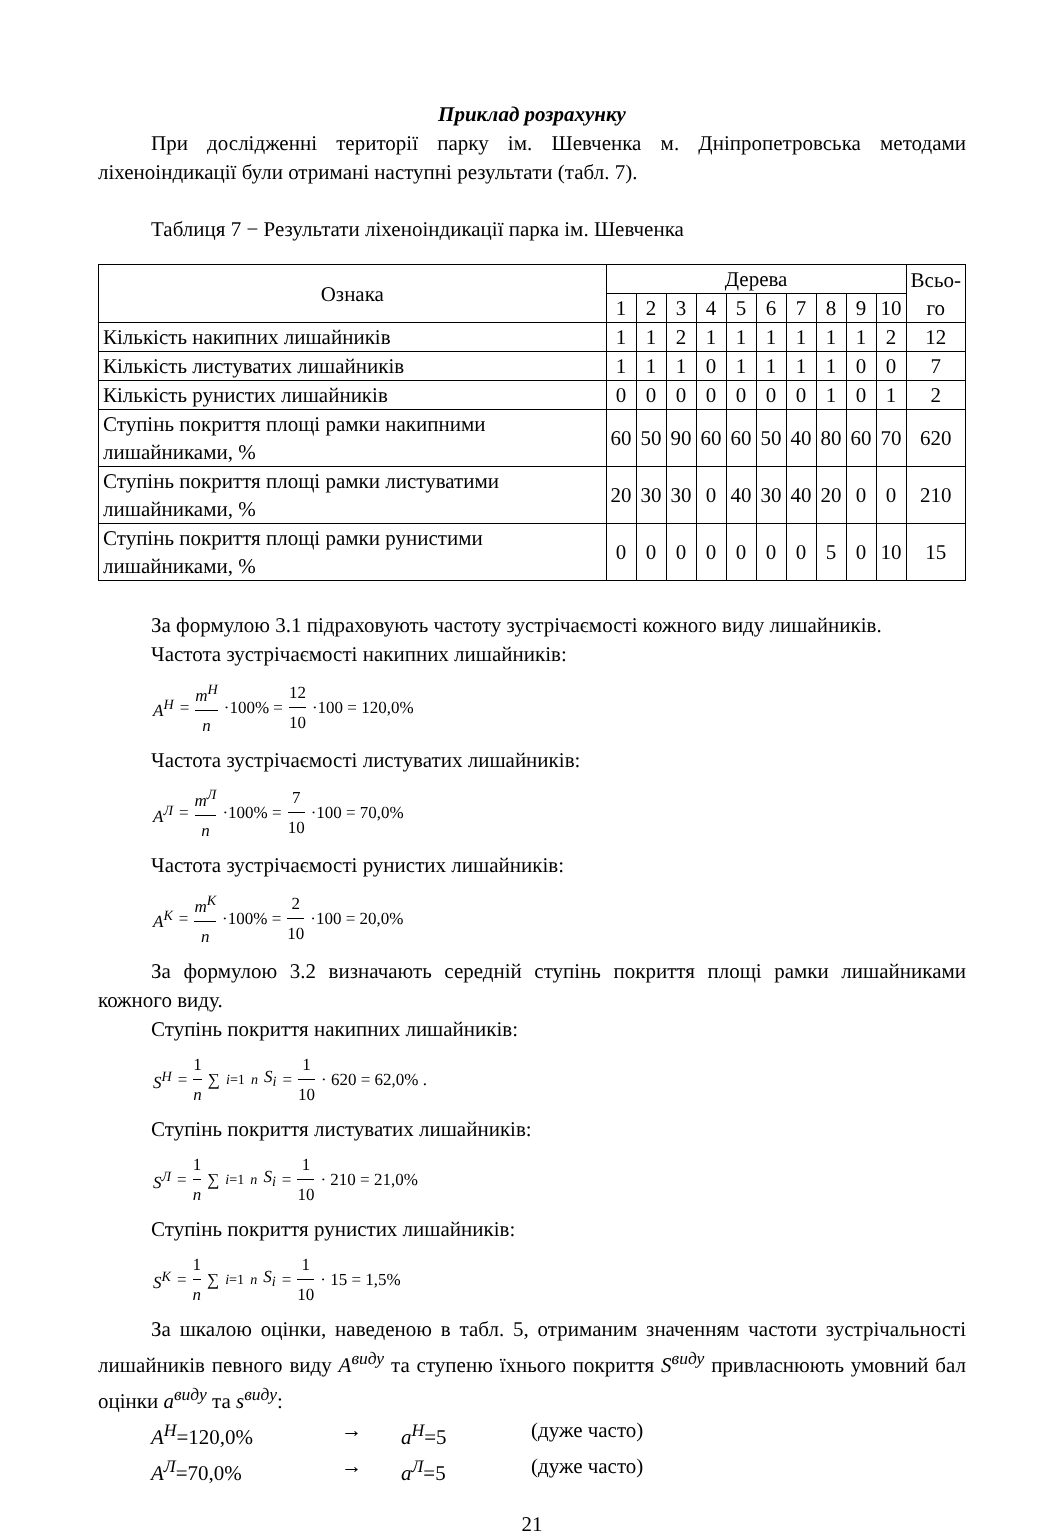Приклад розрахунку
При дослідженні території парку ім. Шевченка м. Дніпропетровська методами ліхеноіндикації були отримані наступні результати (табл. 7).
Таблиця 7 − Результати ліхеноіндикації парка ім. Шевченка
| Ознака | Дерева | | | | | | | | | | Всьо- го |
| --- | --- | --- | --- | --- | --- | --- | --- | --- | --- | --- | --- |
| | 1 | 2 | 3 | 4 | 5 | 6 | 7 | 8 | 9 | 10 | |
| Кількість накипних лишайників | 1 | 1 | 2 | 1 | 1 | 1 | 1 | 1 | 1 | 2 | 12 |
| Кількість листуватих лишайників | 1 | 1 | 1 | 0 | 1 | 1 | 1 | 1 | 0 | 0 | 7 |
| Кількість рунистих лишайників | 0 | 0 | 0 | 0 | 0 | 0 | 0 | 1 | 0 | 1 | 2 |
| Ступінь покриття площі рамки накипними лишайниками, % | 60 | 50 | 90 | 60 | 60 | 50 | 40 | 80 | 60 | 70 | 620 |
| Ступінь покриття площі рамки листуватими лишайниками, % | 20 | 30 | 30 | 0 | 40 | 30 | 40 | 20 | 0 | 0 | 210 |
| Ступінь покриття площі рамки рунистими лишайниками, % | 0 | 0 | 0 | 0 | 0 | 0 | 0 | 5 | 0 | 10 | 15 |
За формулою 3.1 підраховують частоту зустрічаємості кожного виду лишайників.
Частота зустрічаємості накипних лишайників:
A<sup>Н</sup> = m<sup>Н</sup> n ·100% = 12 10 ·100 = 120,0%
Частота зустрічаємості листуватих лишайників:
A<sup>Л</sup> = m<sup>Л</sup> n ·100% = 7 10 ·100 = 70,0%
Частота зустрічаємості рунистих лишайників:
A<sup>К</sup> = m<sup>К</sup> n ·100% = 2 10 ·100 = 20,0%
За формулою 3.2 визначають середній ступінь покриття площі рамки лишайниками кожного виду.
Ступінь покриття накипних лишайників:
S<sup>Н</sup> = 1 n ∑<sub>i=1</sub><sup>n</sup> S<sub>i</sub> = 1 10 · 620 = 62,0% .
Ступінь покриття листуватих лишайників:
S<sup>Л</sup> = 1 n ∑<sub>i=1</sub><sup>n</sup> S<sub>i</sub> = 1 10 · 210 = 21,0%
Ступінь покриття рунистих лишайників:
S<sup>К</sup> = 1 n ∑<sub>i=1</sub><sup>n</sup> S<sub>i</sub> = 1 10 · 15 = 1,5%
За шкалою оцінки, наведеною в табл. 5, отриманим значенням частоти зустрічальності лишайників певного виду A<sup>виду</sup> та ступеню їхнього покриття S<sup>виду</sup> привласнюють умовний бал оцінки a<sup>виду</sup> та s<sup>виду</sup>:
A<sup>Н</sup>=120,0% → a<sup>Н</sup>=5 (дуже часто)
A<sup>Л</sup>=70,0% → a<sup>Л</sup>=5 (дуже часто)
21